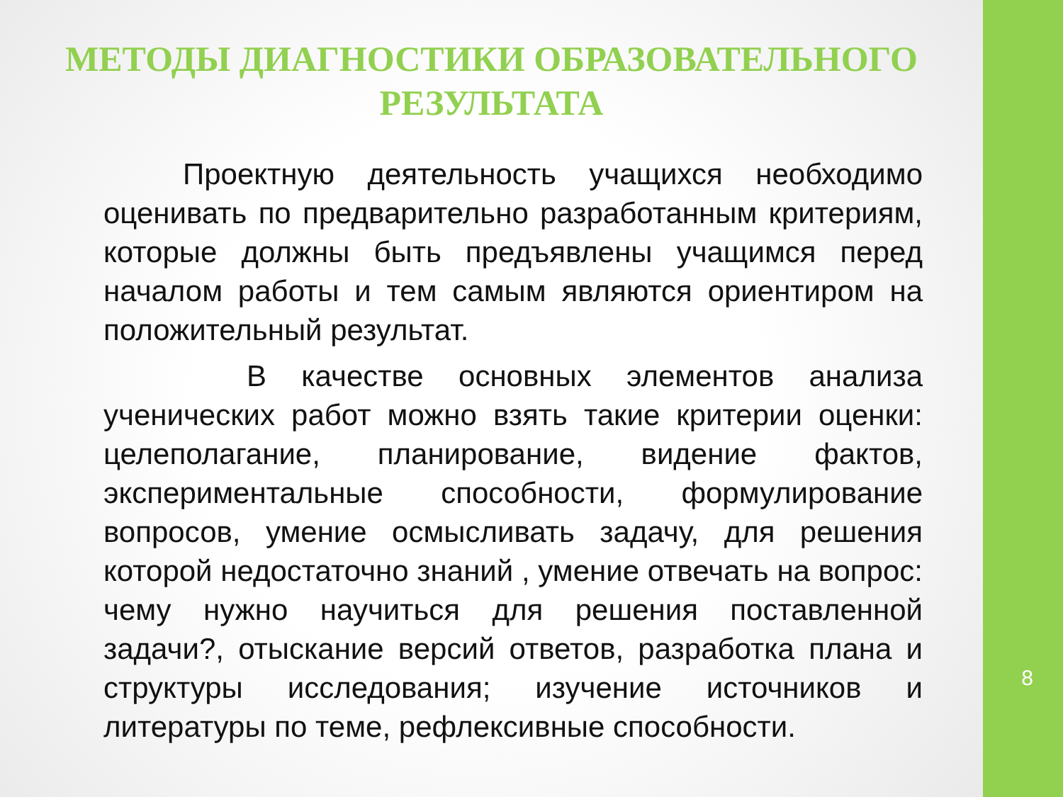8
МЕТОДЫ ДИАГНОСТИКИ ОБРАЗОВАТЕЛЬНОГО РЕЗУЛЬТАТА
Проектную деятельность учащихся необходимо оценивать по предварительно разработанным критериям, которые должны быть предъявлены учащимся перед началом работы и тем самым являются ориентиром на положительный результат.
В качестве основных элементов анализа ученических работ можно взять такие критерии оценки: целеполагание, планирование, видение фактов, экспериментальные способности, формулирование вопросов, умение осмысливать задачу, для решения которой недостаточно знаний , умение отвечать на вопрос: чему нужно научиться для решения поставленной задачи?, отыскание версий ответов, разработка плана и структуры исследования; изучение источников и литературы по теме, рефлексивные способности.